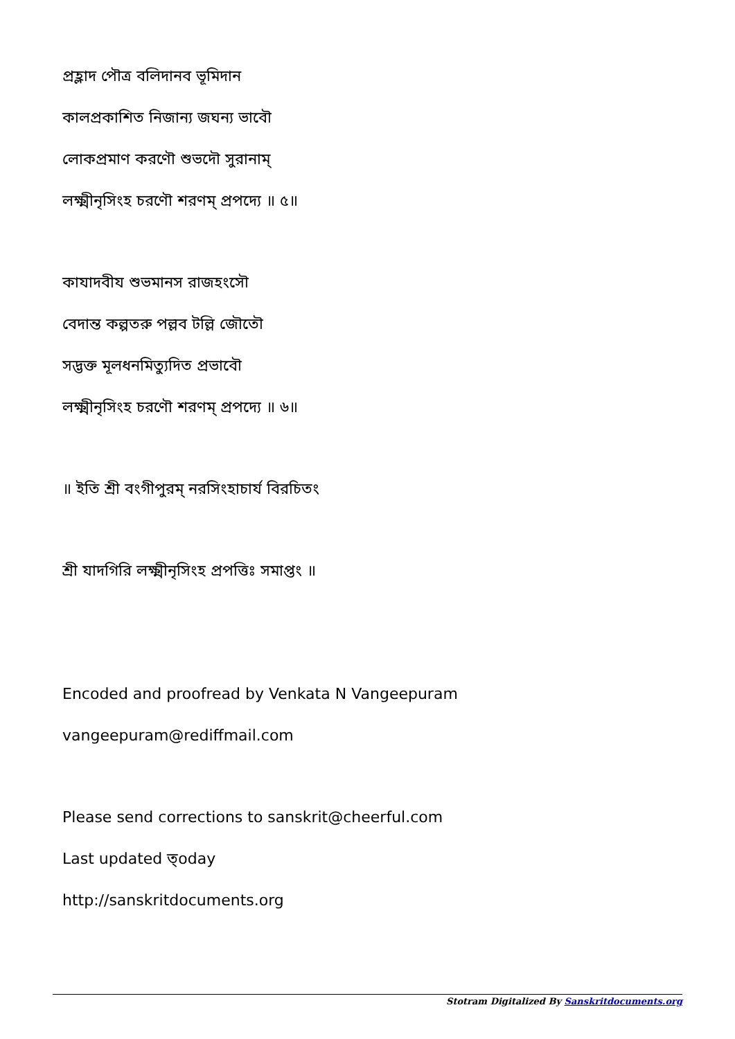প্রহ্লাদ পৌত্র বলিদানব ভূমিদান
কালপ্রকাশিত নিজান্য জঘন্য ভাবৌ
লোকপ্রমাণ করণৌ শুভদৌ সুরানাম্
লক্ষ্মীনৃসিংহ চরণৌ শরণম্ প্রপদ্যে ॥ ৫॥
কাযাদবীয শুভমানস রাজহংসৌ
বেদান্ত কল্পতরু পল্লব টল্লি জৌতৌ
সদ্ভক্ত মূলধনমিত্যুদিত প্রভাবৌ
লক্ষ্মীনৃসিংহ চরণৌ শরণম্ প্রপদ্যে ॥ ৬॥
॥ ইতি শ্রী বংগীপুরম্ নরসিংহাচার্য বিরচিতং
শ্রী যাদগিরি লক্ষ্মীনৃসিংহ প্রপত্তিঃ সমাপ্তং ॥
Encoded and proofread by Venkata N Vangeepuram
vangeepuram@rediffmail.com
Please send corrections to sanskrit@cheerful.com
Last updated ত্oday
http://sanskritdocuments.org
Stotram Digitalized By Sanskritdocuments.org